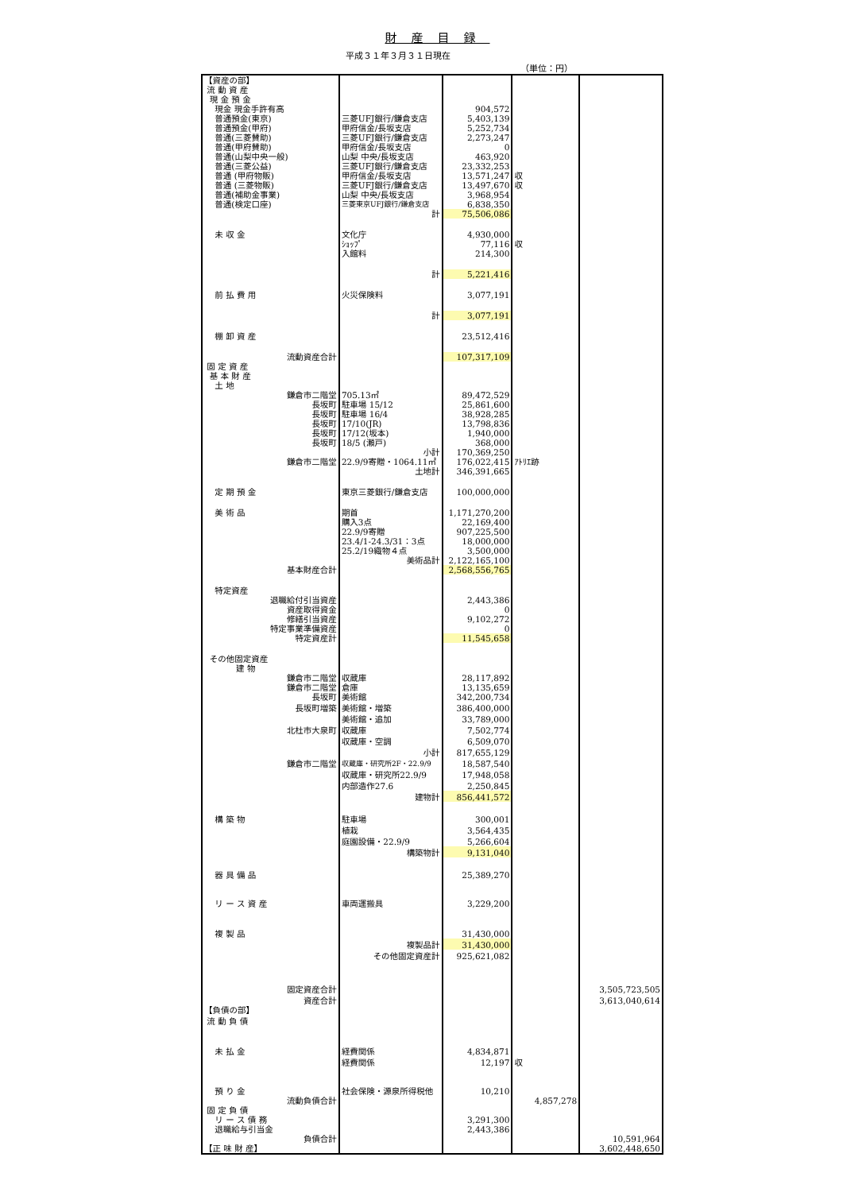財産目録
平成３１年３月３１日現在
（単位：円）
| 【資産の部】 | | | | |
| 流 動 資 産 | | | | |
| 現 金 預 金 | | | | |
| 現金 現金手許有高 | | 904,572 | | |
| 普通預金(東京) | 三菱UFJ銀行/鎌倉支店 | 5,403,139 | | |
| 普通預金(甲府) | 甲府信金/長坂支店 | 5,252,734 | | |
| 普通(三菱賛助) | 三菱UFJ銀行/鎌倉支店 | 2,273,247 | | |
| 普通(甲府賛助) | 甲府信金/長坂支店 | 0 | | |
| 普通(山梨中央一般) | 山梨 中央/長坂支店 | 463,920 | | |
| 普通(三菱公益) | 三菱UFJ銀行/鎌倉支店 | 23,332,253 | | |
| 普通 (甲府物販) | 甲府信金/長坂支店 | 13,571,247 | 収 | |
| 普通 (三菱物販) | 三菱UFJ銀行/鎌倉支店 | 13,497,670 | 収 | |
| 普通(補助金事業) | 山梨 中央/長坂支店 | 3,968,954 | | |
| 普通(検定口座) | 三菱東京UFJ銀行/鎌倉支店 | 6,838,350 | | |
| | 計 | 75,506,086 | | |
| 未 収 金 | 文化庁 | 4,930,000 | | |
| | ｼｮｯﾌﾟ | 77,116 | 収 | |
| | 入館料 | 214,300 | | |
| | 計 | 5,221,416 | | |
| 前 払 費 用 | 火災保険料 | 3,077,191 | | |
| | 計 | 3,077,191 | | |
| 棚 卸 資 産 | | 23,512,416 | | |
| 流動資産合計 | | 107,317,109 | | |
| 固 定 資 産 | | | | |
| 基 本 財 産 | | | | |
| 土 地 | | | | |
| 鎌倉市二階堂 | 705.13㎡ | 89,472,529 | | |
| 長坂町 | 駐車場 15/12 | 25,861,600 | | |
| 長坂町 | 駐車場 16/4 | 38,928,285 | | |
| 長坂町 | 17/10(JR) | 13,798,836 | | |
| 長坂町 | 17/12(坂本) | 1,940,000 | | |
| 長坂町 | 18/5 (瀬戸) | 368,000 | | |
| | 小計 | 170,369,250 | | |
| 鎌倉市二階堂 | 22.9/9寄贈・1064.11㎡ | 176,022,415 | ｱﾄﾘｴ跡 | |
| | 土地計 | 346,391,665 | | |
| 定 期 預 金 | 東京三菱銀行/鎌倉支店 | 100,000,000 | | |
| 美 術 品 | 期首 | 1,171,270,200 | | |
| | 購入3点 | 22,169,400 | | |
| | 22.9/9寄贈 | 907,225,500 | | |
| | 23.4/1-24.3/31：3点 | 18,000,000 | | |
| | 25.2/19織物４点 | 3,500,000 | | |
| | 美術品計 | 2,122,165,100 | | |
| 基本財産合計 | | 2,568,556,765 | | |
| 特定資産 | | | | |
| 退職給付引当資産 | | 2,443,386 | | |
| 資産取得資金 | | 0 | | |
| 修繕引当資産 | | 9,102,272 | | |
| 特定事業準備資産 | | 0 | | |
| 特定資産計 | | 11,545,658 | | |
| その他固定資産 | | | | |
| 建 物 | | | | |
| 鎌倉市二階堂 | 収蔵庫 | 28,117,892 | | |
| 鎌倉市二階堂 | 倉庫 | 13,135,659 | | |
| 長坂町 | 美術館 | 342,200,734 | | |
| 長坂町増築 | 美術館・増築 | 386,400,000 | | |
| | 美術館・追加 | 33,789,000 | | |
| 北杜市大泉町 | 収蔵庫 | 7,502,774 | | |
| | 収蔵庫・空調 | 6,509,070 | | |
| | 小計 | 817,655,129 | | |
| 鎌倉市二階堂 | 収蔵庫・研究所2F・22.9/9 | 18,587,540 | | |
| | 収蔵庫・研究所22.9/9 | 17,948,058 | | |
| | 内部造作27.6 | 2,250,845 | | |
| | 建物計 | 856,441,572 | | |
| 構 築 物 | 駐車場 | 300,001 | | |
| | 植栽 | 3,564,435 | | |
| | 庭園設備・22.9/9 | 5,266,604 | | |
| | 構築物計 | 9,131,040 | | |
| 器 具 備 品 | | 25,389,270 | | |
| リ ー ス 資 産 | 車両運搬具 | 3,229,200 | | |
| 複 製 品 | | 31,430,000 | | |
| | 複製品計 | 31,430,000 | | |
| | その他固定資産計 | 925,621,082 | | |
| 固定資産合計 | | | | 3,505,723,505 |
| 資産合計 | | | | 3,613,040,614 |
| 【負債の部】 | | | | |
| 流 動 負 債 | | | | |
| 未 払 金 | 経費関係 | 4,834,871 | | |
| | 経費関係 | 12,197 | 収 | |
| 預 り 金 | 社会保険・源泉所得税他 | 10,210 | | |
| 流動負債合計 | | | 4,857,278 | |
| 固 定 負 債 | | | | |
| リ ー ス 債 務 | | 3,291,300 | | |
| 退職給与引当金 | | 2,443,386 | | |
| 負債合計 | | | | 10,591,964 |
| 【正 味 財 産】 | | | | 3,602,448,650 |